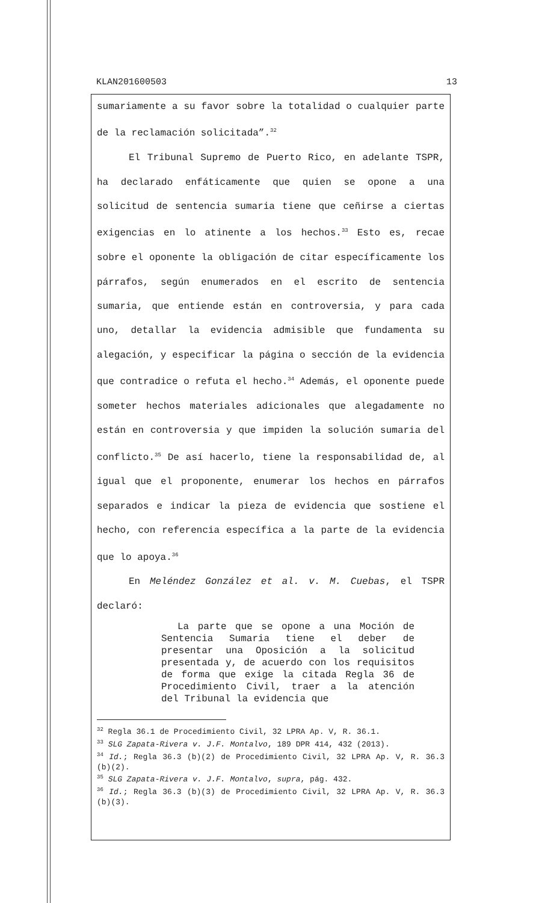KLAN201600503 13
sumariamente a su favor sobre la totalidad o cualquier parte de la reclamación solicitada”.<sup>32</sup>
El Tribunal Supremo de Puerto Rico, en adelante TSPR, ha declarado enfáticamente que quien se opone a una solicitud de sentencia sumaria tiene que ceñirse a ciertas exigencias en lo atinente a los hechos.<sup>33</sup> Esto es, recae sobre el oponente la obligación de citar específicamente los párrafos, según enumerados en el escrito de sentencia sumaria, que entiende están en controversia, y para cada uno, detallar la evidencia admisible que fundamenta su alegación, y especificar la página o sección de la evidencia que contradice o refuta el hecho.<sup>34</sup> Además, el oponente puede someter hechos materiales adicionales que alegadamente no están en controversia y que impiden la solución sumaria del conflicto.<sup>35</sup> De así hacerlo, tiene la responsabilidad de, al igual que el proponente, enumerar los hechos en párrafos separados e indicar la pieza de evidencia que sostiene el hecho, con referencia específica a la parte de la evidencia que lo apoya.<sup>36</sup>
En Meléndez González et al. v. M. Cuebas, el TSPR declaró:
La parte que se opone a una Moción de Sentencia Sumaria tiene el deber de presentar una Oposición a la solicitud presentada y, de acuerdo con los requisitos de forma que exige la citada Regla 36 de Procedimiento Civil, traer a la atención del Tribunal la evidencia que
<sup>32</sup> Regla 36.1 de Procedimiento Civil, 32 LPRA Ap. V, R. 36.1.
<sup>33</sup> SLG Zapata-Rivera v. J.F. Montalvo, 189 DPR 414, 432 (2013).
<sup>34</sup> Id.; Regla 36.3 (b)(2) de Procedimiento Civil, 32 LPRA Ap. V, R. 36.3 (b)(2).
<sup>35</sup> SLG Zapata-Rivera v. J.F. Montalvo, supra, pág. 432.
<sup>36</sup> Id.; Regla 36.3 (b)(3) de Procedimiento Civil, 32 LPRA Ap. V, R. 36.3 (b)(3).